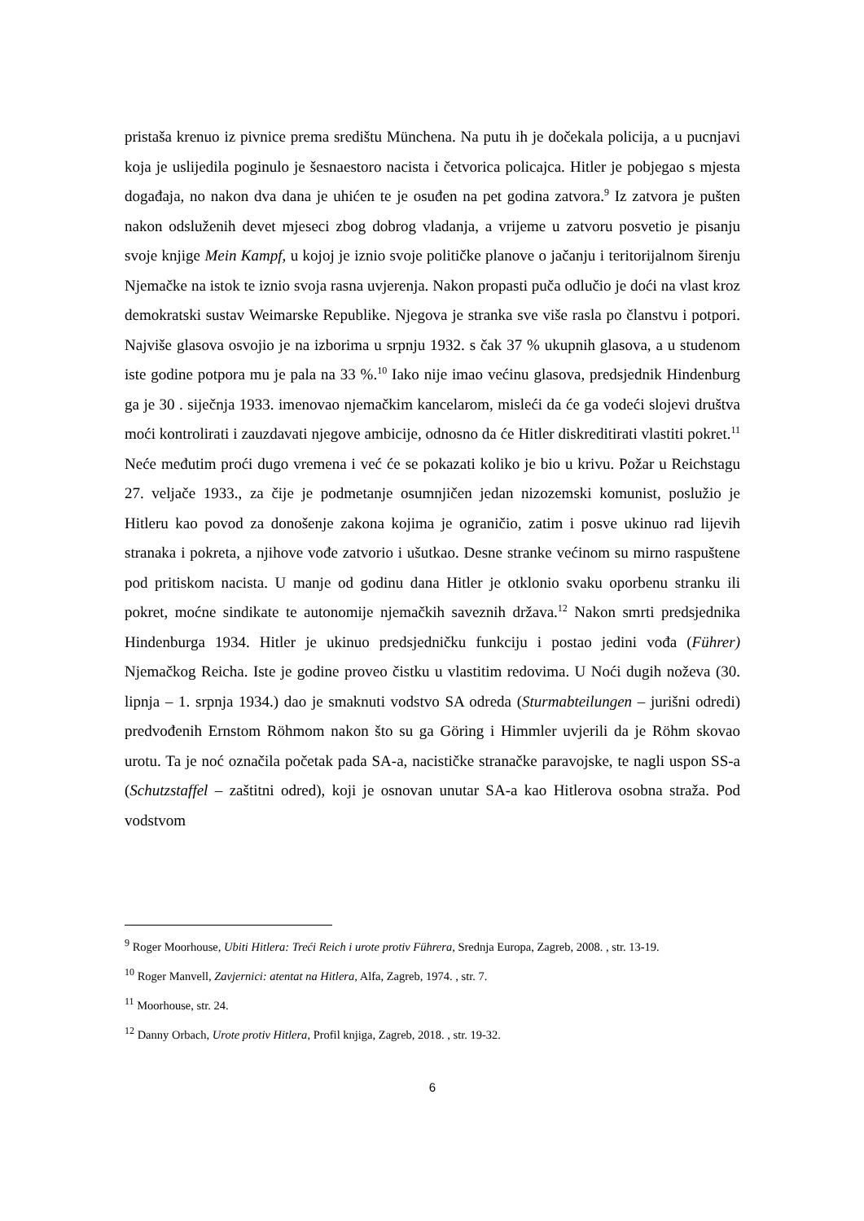pristaša krenuo iz pivnice prema središtu Münchena. Na putu ih je dočekala policija, a u pucnjavi koja je uslijedila poginulo je šesnaestoro nacista i četvorica policajca. Hitler je pobjegao s mjesta događaja, no nakon dva dana je uhićen te je osuđen na pet godina zatvora.<sup>9</sup> Iz zatvora je pušten nakon odsluženih devet mjeseci zbog dobrog vladanja, a vrijeme u zatvoru posvetio je pisanju svoje knjige Mein Kampf, u kojoj je iznio svoje političke planove o jačanju i teritorijalnom širenju Njemačke na istok te iznio svoja rasna uvjerenja. Nakon propasti puča odlučio je doći na vlast kroz demokratski sustav Weimarske Republike. Njegova je stranka sve više rasla po članstvu i potpori. Najviše glasova osvojio je na izborima u srpnju 1932. s čak 37 % ukupnih glasova, a u studenom iste godine potpora mu je pala na 33 %.<sup>10</sup> Iako nije imao većinu glasova, predsjednik Hindenburg ga je 30 . siječnja 1933. imenovao njemačkim kancelarom, misleći da će ga vodeći slojevi društva moći kontrolirati i zauzdavati njegove ambicije, odnosno da će Hitler diskreditirati vlastiti pokret.<sup>11</sup> Neće međutim proći dugo vremena i već će se pokazati koliko je bio u krivu. Požar u Reichstagu 27. veljače 1933., za čije je podmetanje osumnjičen jedan nizozemski komunist, poslužio je Hitleru kao povod za donošenje zakona kojima je ograničio, zatim i posve ukinuo rad lijevih stranaka i pokreta, a njihove vođe zatvorio i ušutkao. Desne stranke većinom su mirno raspuštene pod pritiskom nacista. U manje od godinu dana Hitler je otklonio svaku oporbenu stranku ili pokret, moćne sindikate te autonomije njemačkih saveznih država.<sup>12</sup> Nakon smrti predsjednika Hindenburga 1934. Hitler je ukinuo predsjedničku funkciju i postao jedini vođa (Führer) Njemačkog Reicha. Iste je godine proveo čistku u vlastitim redovima. U Noći dugih noževa (30. lipnja – 1. srpnja 1934.) dao je smaknuti vodstvo SA odreda (Sturmabteilungen – jurišni odredi) predvođenih Ernstom Röhmom nakon što su ga Göring i Himmler uvjerili da je Röhm skovao urotu. Ta je noć označila početak pada SA-a, nacističke stranačke paravojske, te nagli uspon SS-a (Schutzstaffel – zaštitni odred), koji je osnovan unutar SA-a kao Hitlerova osobna straža. Pod vodstvom
<sup>9</sup> Roger Moorhouse, Ubiti Hitlera: Treći Reich i urote protiv Führera, Srednja Europa, Zagreb, 2008. , str. 13-19.
<sup>10</sup> Roger Manvell, Zavjernici: atentat na Hitlera, Alfa, Zagreb, 1974. , str. 7.
<sup>11</sup> Moorhouse, str. 24.
<sup>12</sup> Danny Orbach, Urote protiv Hitlera, Profil knjiga, Zagreb, 2018. , str. 19-32.
6